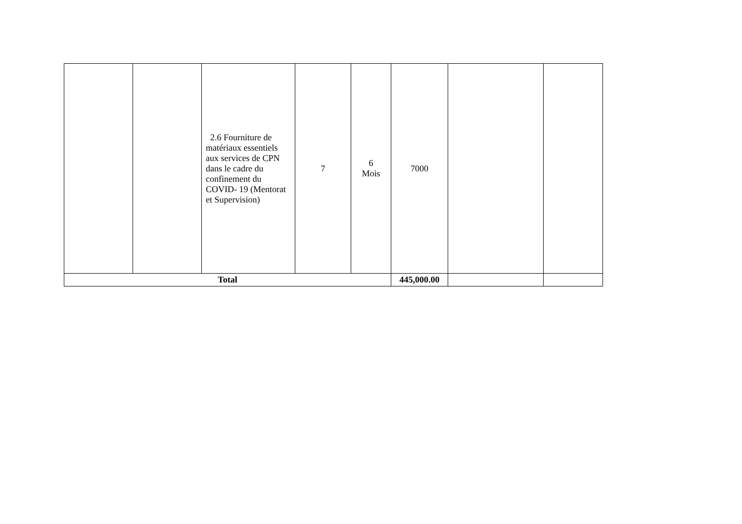| | | 2.6 Fourniture de matériaux essentiels aux services de CPN dans le cadre du confinement du COVID- 19 (Mentorat et Supervision) | 7 | 6 Mois | 7000 | | |
| Total | | | | | 445,000.00 | | |